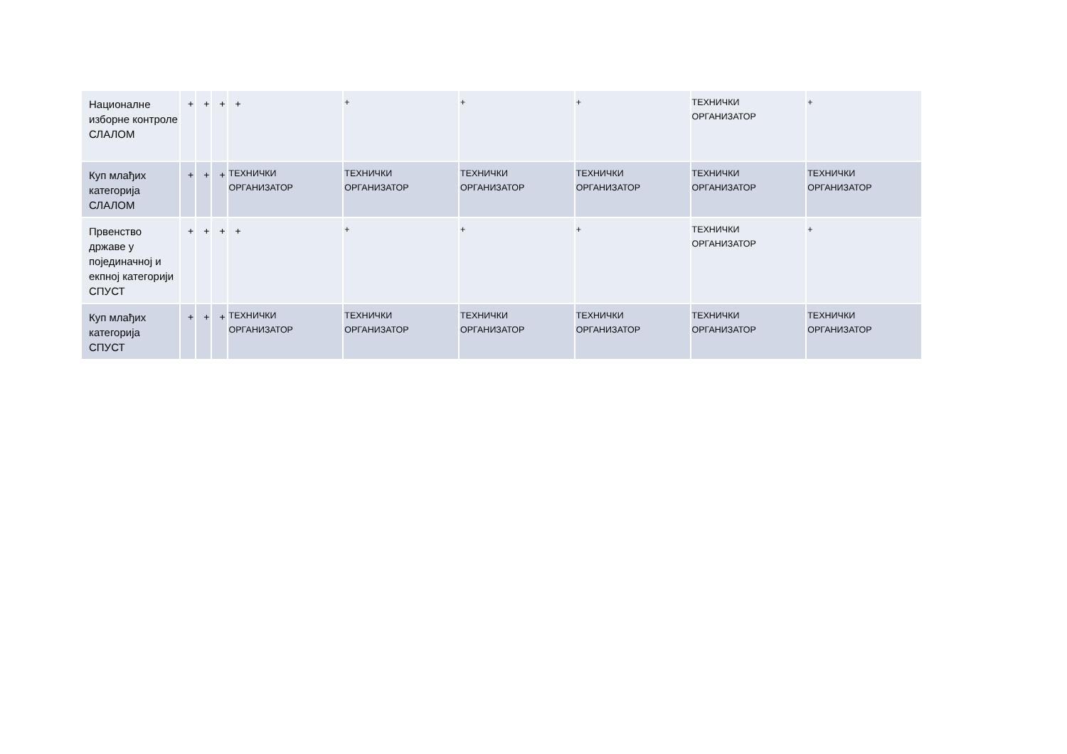| Националне изборне контроле СЛАЛОМ | + | + | + | + | + | + | + | ТЕХНИЧКИ ОРГАНИЗАТОР | + |
| Куп млађих категорија СЛАЛОМ | + | + | + | ТЕХНИЧКИ ОРГАНИЗАТОР | ТЕХНИЧКИ ОРГАНИЗАТОР | ТЕХНИЧКИ ОРГАНИЗАТОР | ТЕХНИЧКИ ОРГАНИЗАТОР | ТЕХНИЧКИ ОРГАНИЗАТОР | ТЕХНИЧКИ ОРГАНИЗАТОР |
| Првенство државе у појединачној и екпној категорији СПУСТ | + | + | + | + | + | + | + | ТЕХНИЧКИ ОРГАНИЗАТОР | + |
| Куп млађих категорија СПУСТ | + | + | + | ТЕХНИЧКИ ОРГАНИЗАТОР | ТЕХНИЧКИ ОРГАНИЗАТОР | ТЕХНИЧКИ ОРГАНИЗАТОР | ТЕХНИЧКИ ОРГАНИЗАТОР | ТЕХНИЧКИ ОРГАНИЗАТОР | ТЕХНИЧКИ ОРГАНИЗАТОР |